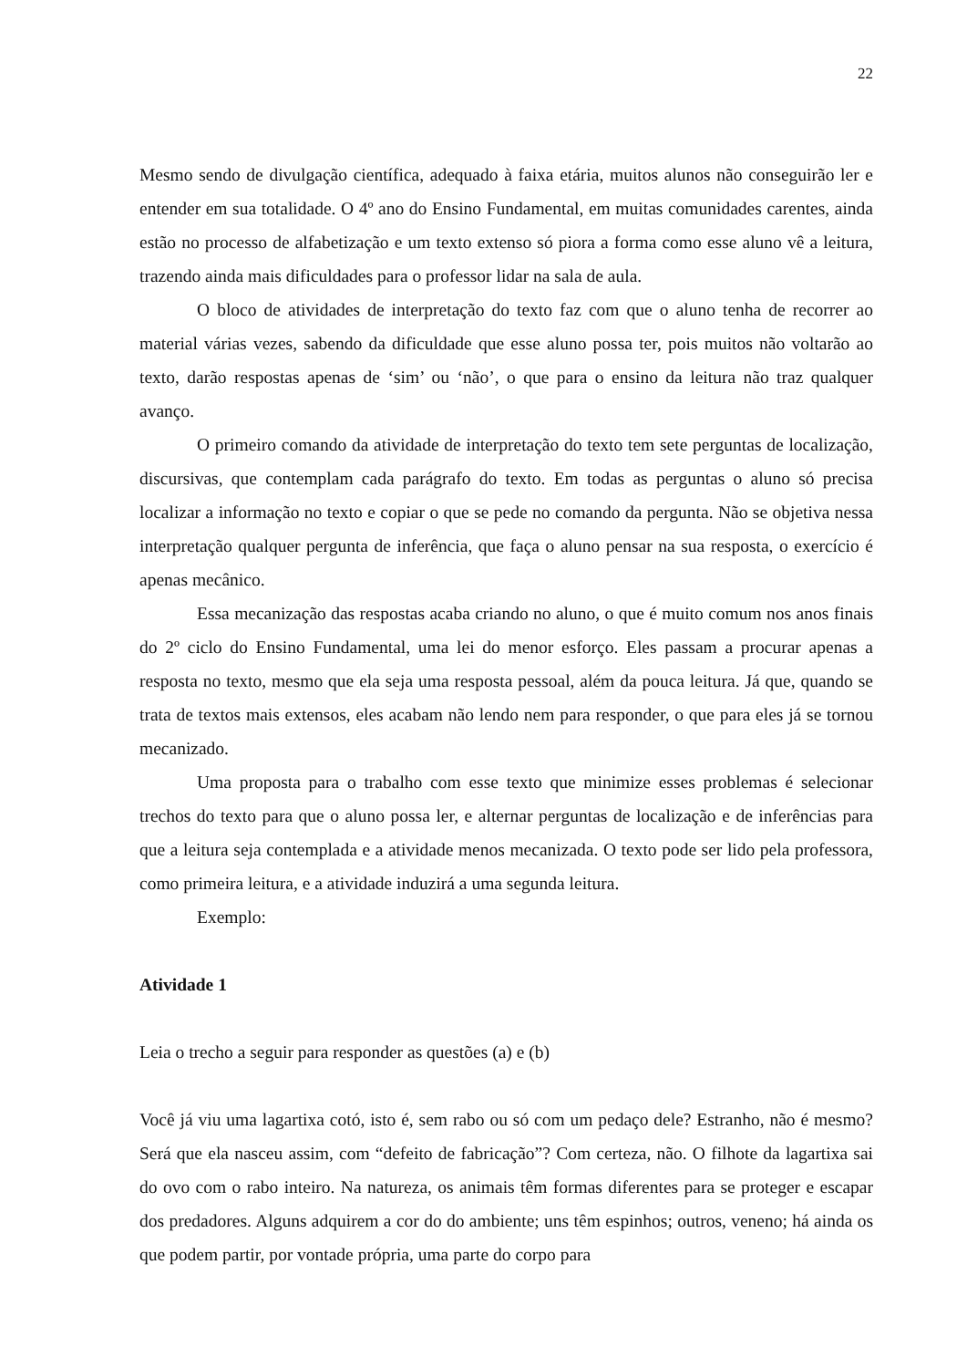22
Mesmo sendo de divulgação científica, adequado à faixa etária, muitos alunos não conseguirão ler e entender em sua totalidade. O 4º ano do Ensino Fundamental, em muitas comunidades carentes, ainda estão no processo de alfabetização e um texto extenso só piora a forma como esse aluno vê a leitura, trazendo ainda mais dificuldades para o professor lidar na sala de aula.
O bloco de atividades de interpretação do texto faz com que o aluno tenha de recorrer ao material várias vezes, sabendo da dificuldade que esse aluno possa ter, pois muitos não voltarão ao texto, darão respostas apenas de ‘sim’ ou ‘não’, o que para o ensino da leitura não traz qualquer avanço.
O primeiro comando da atividade de interpretação do texto tem sete perguntas de localização, discursivas, que contemplam cada parágrafo do texto. Em todas as perguntas o aluno só precisa localizar a informação no texto e copiar o que se pede no comando da pergunta. Não se objetiva nessa interpretação qualquer pergunta de inferência, que faça o aluno pensar na sua resposta, o exercício é apenas mecânico.
Essa mecanização das respostas acaba criando no aluno, o que é muito comum nos anos finais do 2º ciclo do Ensino Fundamental, uma lei do menor esforço. Eles passam a procurar apenas a resposta no texto, mesmo que ela seja uma resposta pessoal, além da pouca leitura. Já que, quando se trata de textos mais extensos, eles acabam não lendo nem para responder, o que para eles já se tornou mecanizado.
Uma proposta para o trabalho com esse texto que minimize esses problemas é selecionar trechos do texto para que o aluno possa ler, e alternar perguntas de localização e de inferências para que a leitura seja contemplada e a atividade menos mecanizada. O texto pode ser lido pela professora, como primeira leitura, e a atividade induzirá a uma segunda leitura.
Exemplo:
Atividade 1
Leia o trecho a seguir para responder as questões (a) e (b)
Você já viu uma lagartixa cotó, isto é, sem rabo ou só com um pedaço dele? Estranho, não é mesmo? Será que ela nasceu assim, com “defeito de fabricação”? Com certeza, não. O filhote da lagartixa sai do ovo com o rabo inteiro. Na natureza, os animais têm formas diferentes para se proteger e escapar dos predadores. Alguns adquirem a cor do do ambiente; uns têm espinhos; outros, veneno; há ainda os que podem partir, por vontade própria, uma parte do corpo para